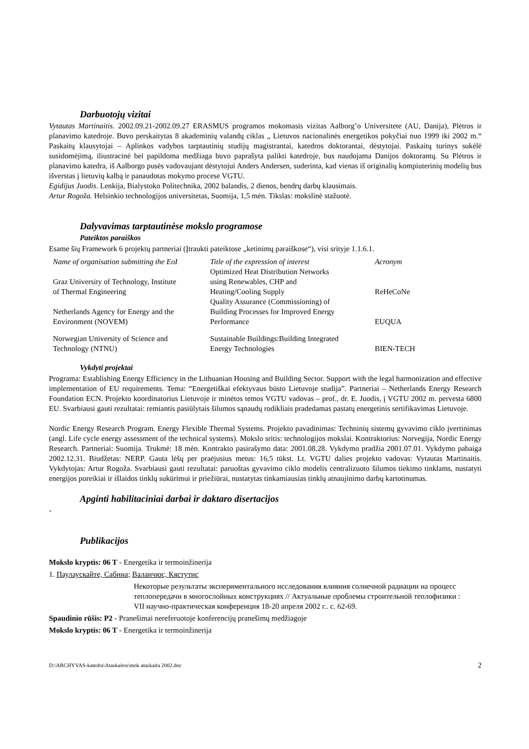Darbuotojų vizitai
Vytautas Martinaitis. 2002.09.21-2002.09.27 ERASMUS programos mokomasis vizitas Aalborg’o Universitete (AU, Danija), Plėtros ir planavimo katedroje. Buvo perskaitytas 8 akademinių valandų ciklas „ Lietuvos nacionalinės energetikos pokyčiai nuo 1999 iki 2002 m.“ Paskaitų klausytojai – Aplinkos vadybos tarptautinių studijų magistrantai, katedros doktorantai, dėstytojai. Paskaitų turinys sukėlė susidomėjimą, iliustracinė bei papildoma medžiaga buvo paprašyta palikti katedroje, bus naudojama Danijos doktorantų. Su Plėtros ir planavimo katedra, iš Aalborgo pusės vadovaujant dėstytojui Anders Andersen, suderinta, kad vienas iš originalių kompiuterinių modelių bus išverstas į lietuvių kalbą ir panaudotas mokymo procese VGTU.
Egidijus Juodis. Lenkija, Bialystoko Politechnika, 2002 balandis, 2 dienos, bendrų darbų klausimais.
Artur Rogoža. Helsinkio technologijos universitetas, Suomija, 1,5 mėn. Tikslas: mokslinė stažuotė.
Dalyvavimas tarptautinėse mokslo programose
Pateiktos paraiškos
Esame šių Framework 6 projektų partneriai (Įtraukti pateiktose „ketinimų paraiškose“), visi srityje 1.1.6.1.
| Name of organisation submitting the EoI | Title of the expression of interest | Acronym |
| --- | --- | --- |
| Graz University of Technology, Institute of Thermal Engineering | Optimized Heat Distribution Networks using Renewables, CHP and Heating/Cooling Supply | ReHeCoNe |
| Netherlands Agency for Energy and the Environment (NOVEM) | Quality Assurance (Commissioning) of Building Processes for Improved Energy Performance | EUQUA |
| Norwegian University of Science and Technology (NTNU) | Sustainable Buildings:Building Integrated Energy Technologies | BIEN-TECH |
Vykdyti projektai
Programa: Establishing Energy Efficiency in the Lithuanian Housing and Building Sector. Support with the legal harmonization and effective implementation of EU requirements. Tema: “Energetiškai efektyvaus būsto Lietuvoje studija”. Partneriai – Netherlands Energy Research Foundation ECN. Projekto koordinatorius Lietuvoje ir minėtos temos VGTU vadovas – prof., dr. E. Juodis, į VGTU 2002 m. pervesta 6800 EU. Svarbiausi gauti rezultatai: remiantis pasiūlytais šilumos sąnaudų rodikliais pradedamas pastatų energetinis sertifikavimas Lietuvoje.
Nordic Energy Research Program. Energy Flexible Thermal Systems. Projekto pavadinimas: Techninių sistemų gyvavimo ciklo įvertinimas (angl. Life cycle energy assessment of the technical systems). Mokslo sritis: technologijos mokslai. Kontraktorius: Norvegija, Nordic Energy Research. Partneriai: Suomija. Trukmė: 18 mėn. Kontrakto pasirašymo data: 2001.08.28. Vykdymo pradžia 2001.07.01. Vykdymo pabaiga 2002.12.31. Biudžetas: NERP. Gauta lėšų per praėjusius metus: 16,5 tūkst. Lt. VGTU dalies projekto vadovas: Vytautas Martinaitis. Vykdytojas: Artur Rogoža. Svarbiausi gauti rezultatai: paruoštas gyvavimo ciklo modelis centralizuoto šilumos tiekimo tinklams, nustatyti energijos poreikiai ir išlaidos tinklų sukūrimui ir priežiūrai, nustatytas tinkamiausias tinklų atnaujinimo darbų kartotinumas.
Apginti habilitaciniai darbai ir daktaro disertacijos
-
Publikacijos
Mokslo kryptis: 06 T - Energetika ir termoinžinerija
1. Паулаускайте, Сабина; Валанчюс, Кястутис
Некоторые результаты экспериментального исследования влияния солнечной радиации на процесс теплопередачи в многослойных конструкциях // Актуальные проблемы строительной теплофизики : VII научно-практическая конференция 18-20 апреля 2002 г.. с. 62-69.
Spaudinio rūšis: P2 - Pranešimai nereferuotoje konferencijų pranešimų medžiagoje
Mokslo kryptis: 06 T - Energetika ir termoinžinerija
D:\ARCHYVAS-katedra\Ataskaitos\mok ataskaita 2002.doc 2